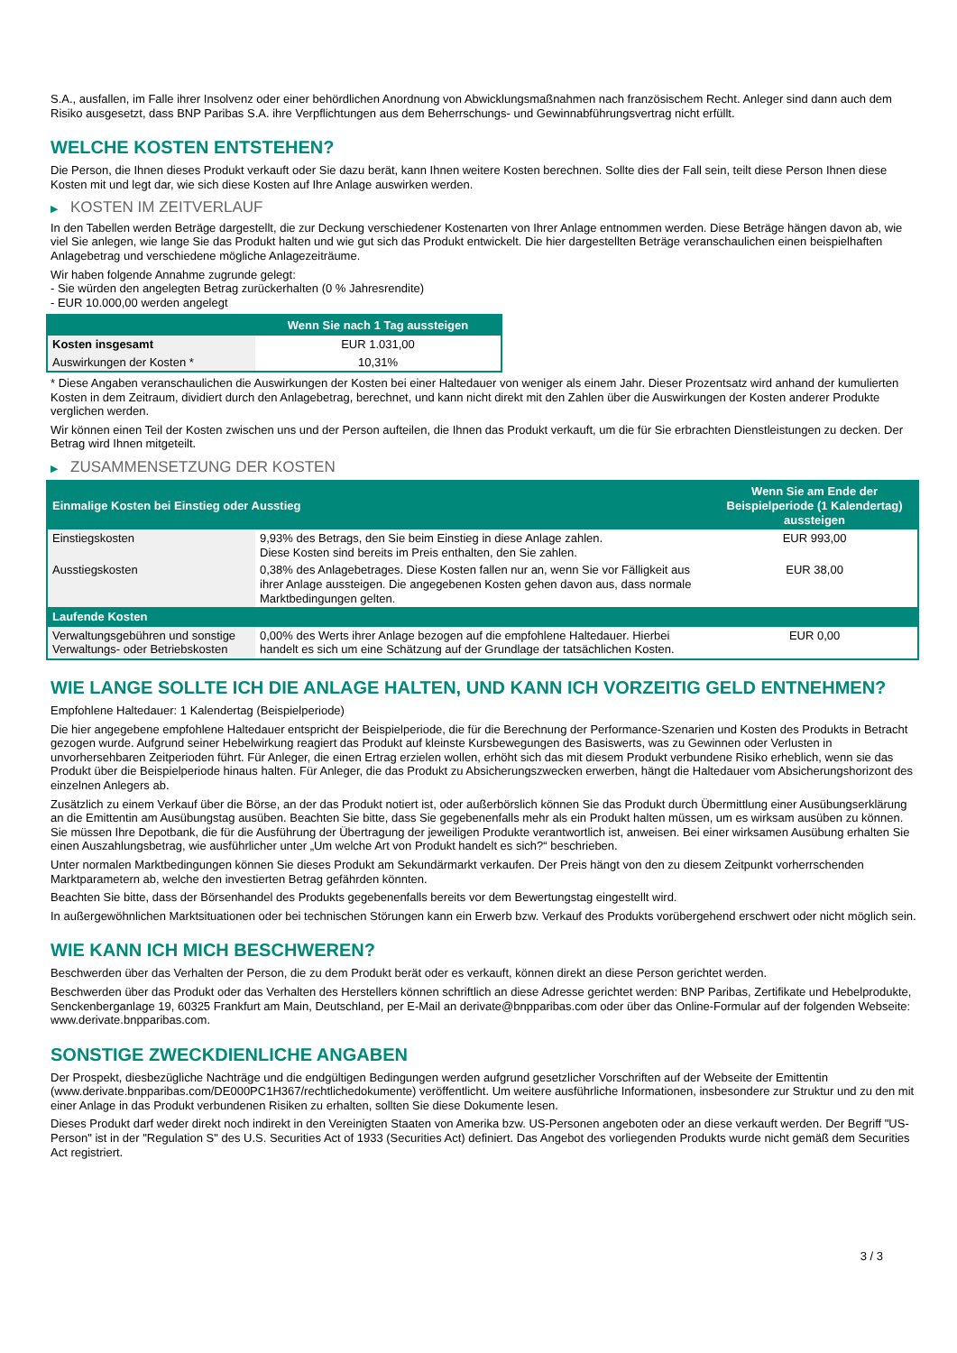S.A., ausfallen, im Falle ihrer Insolvenz oder einer behördlichen Anordnung von Abwicklungsmaßnahmen nach französischem Recht. Anleger sind dann auch dem Risiko ausgesetzt, dass BNP Paribas S.A. ihre Verpflichtungen aus dem Beherrschungs- und Gewinnabführungsvertrag nicht erfüllt.
WELCHE KOSTEN ENTSTEHEN?
Die Person, die Ihnen dieses Produkt verkauft oder Sie dazu berät, kann Ihnen weitere Kosten berechnen. Sollte dies der Fall sein, teilt diese Person Ihnen diese Kosten mit und legt dar, wie sich diese Kosten auf Ihre Anlage auswirken werden.
▶ KOSTEN IM ZEITVERLAUF
In den Tabellen werden Beträge dargestellt, die zur Deckung verschiedener Kostenarten von Ihrer Anlage entnommen werden. Diese Beträge hängen davon ab, wie viel Sie anlegen, wie lange Sie das Produkt halten und wie gut sich das Produkt entwickelt. Die hier dargestellten Beträge veranschaulichen einen beispielhaften Anlagebetrag und verschiedene mögliche Anlagezeiträume.
Wir haben folgende Annahme zugrunde gelegt:
- Sie würden den angelegten Betrag zurückerhalten (0 % Jahresrendite)
- EUR 10.000,00 werden angelegt
| | Wenn Sie nach 1 Tag aussteigen |
| --- | --- |
| Kosten insgesamt | EUR 1.031,00 |
| Auswirkungen der Kosten * | 10,31% |
* Diese Angaben veranschaulichen die Auswirkungen der Kosten bei einer Haltedauer von weniger als einem Jahr. Dieser Prozentsatz wird anhand der kumulierten Kosten in dem Zeitraum, dividiert durch den Anlagebetrag, berechnet, und kann nicht direkt mit den Zahlen über die Auswirkungen der Kosten anderer Produkte verglichen werden.
Wir können einen Teil der Kosten zwischen uns und der Person aufteilen, die Ihnen das Produkt verkauft, um die für Sie erbrachten Dienstleistungen zu decken. Der Betrag wird Ihnen mitgeteilt.
▶ ZUSAMMENSETZUNG DER KOSTEN
| Einmalige Kosten bei Einstieg oder Ausstieg | | Wenn Sie am Ende der Beispielperiode (1 Kalendertag) aussteigen |
| --- | --- | --- |
| Einstiegskosten | 9,93% des Betrags, den Sie beim Einstieg in diese Anlage zahlen. Diese Kosten sind bereits im Preis enthalten, den Sie zahlen. | EUR 993,00 |
| Ausstiegskosten | 0,38% des Anlagebetrages. Diese Kosten fallen nur an, wenn Sie vor Fälligkeit aus ihrer Anlage aussteigen. Die angegebenen Kosten gehen davon aus, dass normale Marktbedingungen gelten. | EUR 38,00 |
| Laufende Kosten | | |
| Verwaltungsgebühren und sonstige Verwaltungs- oder Betriebskosten | 0,00% des Werts ihrer Anlage bezogen auf die empfohlene Haltedauer. Hierbei handelt es sich um eine Schätzung auf der Grundlage der tatsächlichen Kosten. | EUR 0,00 |
WIE LANGE SOLLTE ICH DIE ANLAGE HALTEN, UND KANN ICH VORZEITIG GELD ENTNEHMEN?
Empfohlene Haltedauer: 1 Kalendertag (Beispielperiode)
Die hier angegebene empfohlene Haltedauer entspricht der Beispielperiode, die für die Berechnung der Performance-Szenarien und Kosten des Produkts in Betracht gezogen wurde. Aufgrund seiner Hebelwirkung reagiert das Produkt auf kleinste Kursbewegungen des Basiswerts, was zu Gewinnen oder Verlusten in unvorhersehbaren Zeitperioden führt. Für Anleger, die einen Ertrag erzielen wollen, erhöht sich das mit diesem Produkt verbundene Risiko erheblich, wenn sie das Produkt über die Beispielperiode hinaus halten. Für Anleger, die das Produkt zu Absicherungszwecken erwerben, hängt die Haltedauer vom Absicherungshorizont des einzelnen Anlegers ab.
Zusätzlich zu einem Verkauf über die Börse, an der das Produkt notiert ist, oder außerbörslich können Sie das Produkt durch Übermittlung einer Ausübungserklärung an die Emittentin am Ausübungstag ausüben. Beachten Sie bitte, dass Sie gegebenenfalls mehr als ein Produkt halten müssen, um es wirksam ausüben zu können. Sie müssen Ihre Depotbank, die für die Ausführung der Übertragung der jeweiligen Produkte verantwortlich ist, anweisen. Bei einer wirksamen Ausübung erhalten Sie einen Auszahlungsbetrag, wie ausführlicher unter „Um welche Art von Produkt handelt es sich?“ beschrieben.
Unter normalen Marktbedingungen können Sie dieses Produkt am Sekundärmarkt verkaufen. Der Preis hängt von den zu diesem Zeitpunkt vorherrschenden Marktparametern ab, welche den investierten Betrag gefährden könnten.
Beachten Sie bitte, dass der Börsenhandel des Produkts gegebenenfalls bereits vor dem Bewertungstag eingestellt wird.
In außergewöhnlichen Marktsituationen oder bei technischen Störungen kann ein Erwerb bzw. Verkauf des Produkts vorübergehend erschwert oder nicht möglich sein.
WIE KANN ICH MICH BESCHWEREN?
Beschwerden über das Verhalten der Person, die zu dem Produkt berät oder es verkauft, können direkt an diese Person gerichtet werden.
Beschwerden über das Produkt oder das Verhalten des Herstellers können schriftlich an diese Adresse gerichtet werden: BNP Paribas, Zertifikate und Hebelprodukte, Senckenberganlage 19, 60325 Frankfurt am Main, Deutschland, per E-Mail an derivate@bnpparibas.com oder über das Online-Formular auf der folgenden Webseite: www.derivate.bnpparibas.com.
SONSTIGE ZWECKDIENLICHE ANGABEN
Der Prospekt, diesbezügliche Nachträge und die endgültigen Bedingungen werden aufgrund gesetzlicher Vorschriften auf der Webseite der Emittentin (www.derivate.bnpparibas.com/DE000PC1H367/rechtlichedokumente) veröffentlicht. Um weitere ausführliche Informationen, insbesondere zur Struktur und zu den mit einer Anlage in das Produkt verbundenen Risiken zu erhalten, sollten Sie diese Dokumente lesen.
Dieses Produkt darf weder direkt noch indirekt in den Vereinigten Staaten von Amerika bzw. US-Personen angeboten oder an diese verkauft werden. Der Begriff "US-Person" ist in der "Regulation S" des U.S. Securities Act of 1933 (Securities Act) definiert. Das Angebot des vorliegenden Produkts wurde nicht gemäß dem Securities Act registriert.
3 / 3